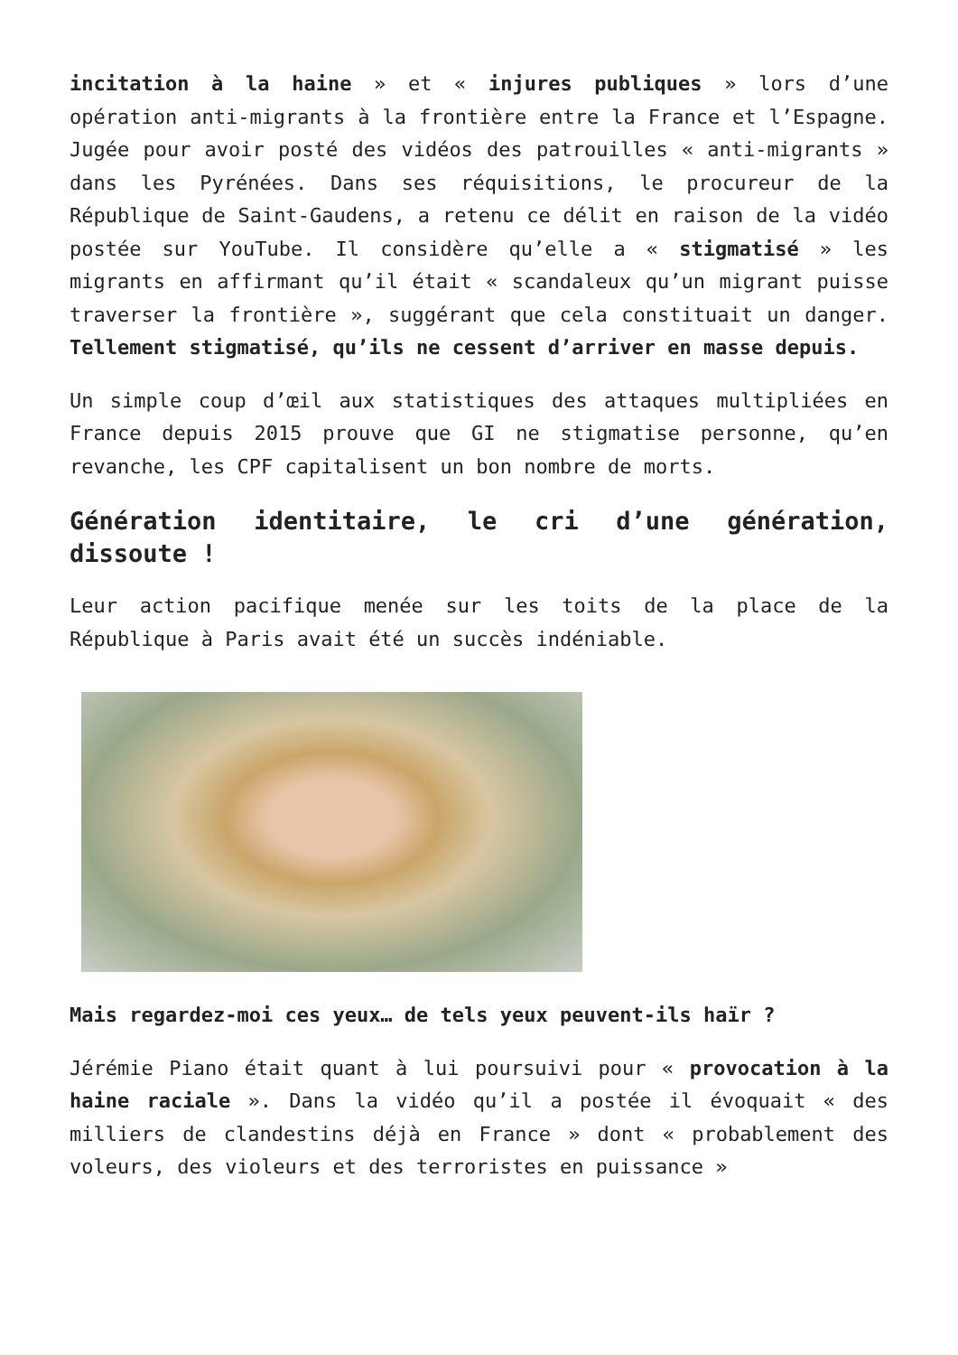incitation à la haine » et « injures publiques » lors d’une opération anti-migrants à la frontière entre la France et l’Espagne. Jugée pour avoir posté des vidéos des patrouilles « anti-migrants » dans les Pyrénées. Dans ses réquisitions, le procureur de la République de Saint-Gaudens, a retenu ce délit en raison de la vidéo postée sur YouTube. Il considère qu’elle a « stigmatisé » les migrants en affirmant qu’il était « scandaleux qu’un migrant puisse traverser la frontière », suggérant que cela constituait un danger. Tellement stigmatisé, qu’ils ne cessent d’arriver en masse depuis.
Un simple coup d’œil aux statistiques des attaques multipliées en France depuis 2015 prouve que GI ne stigmatise personne, qu’en revanche, les CPF capitalisent un bon nombre de morts.
Génération identitaire, le cri d’une génération, dissoute !
Leur action pacifique menée sur les toits de la place de la République à Paris avait été un succès indéniable.
Mais regardez-moi ces yeux… de tels yeux peuvent-ils haïr ?
Jérémie Piano était quant à lui poursuivi pour « provocation à la haine raciale ». Dans la vidéo qu’il a postée il évoquait « des milliers de clandestins déjà en France » dont « probablement des voleurs, des violeurs et des terroristes en puissance »